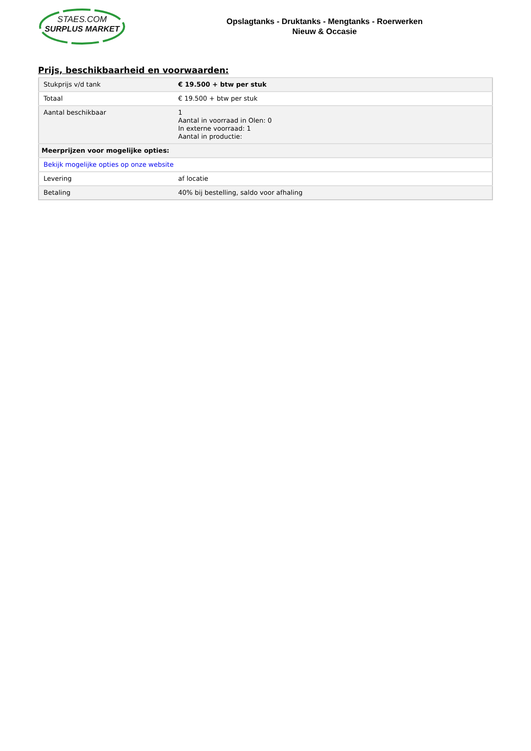STAES.COM
SURPLUS MARKET
Opslagtanks - Druktanks - Mengtanks - Roerwerken
Nieuw & Occasie
Prijs, beschikbaarheid en voorwaarden:
| Stukprijs v/d tank | € 19.500 + btw per stuk |
| Totaal | € 19.500 + btw per stuk |
| Aantal beschikbaar | 1 Aantal in voorraad in Olen: 0 In externe voorraad: 1 Aantal in productie: |
| Meerprijzen voor mogelijke opties: | |
| Bekijk mogelijke opties op onze website | |
| Levering | af locatie |
| Betaling | 40% bij bestelling, saldo voor afhaling |